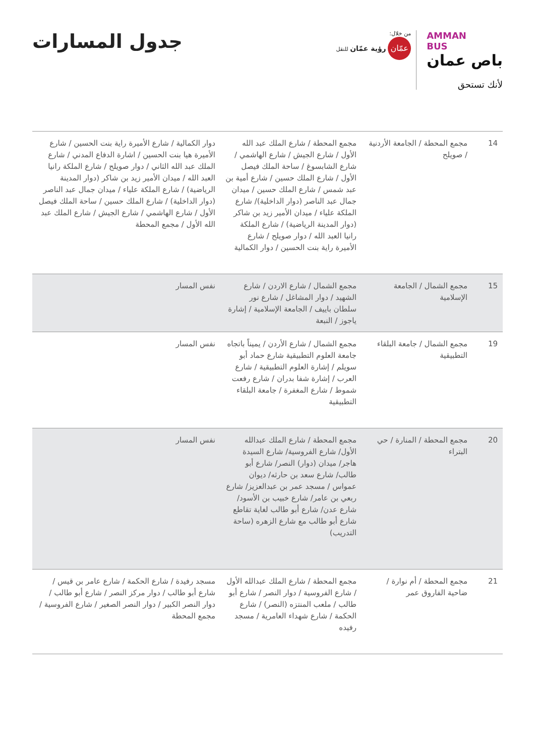AMMAN
BUS
باص عمان
لأنك تستحق
من خلال:
عمّان رؤية عمّان للنقل
جدول المسارات
| 14 | مجمع المحطة / الجامعة الأردنية / صويلح | مجمع المحطة / شارع الملك عبد الله الأول / شارع الجيش / شارع الهاشمي / شارع الشابسوغ / ساحة الملك فيصل الأول / شارع الملك حسين / شارع أمية بن عبد شمس / شارع الملك حسين / ميدان جمال عبد الناصر (دوار الداخلية)/ شارع الملكة علياء / ميدان الأمير زيد بن شاكر (دوار المدينة الرياضية) / شارع الملكة رانيا العبد الله / دوار صويلح / شارع الأميرة راية بنت الحسين / دوار الكمالية | دوار الكمالية / شارع الأميرة راية بنت الحسين / شارع الأميرة هيا بنت الحسين / اشارة الدفاع المدني / شارع الملك عبد الله الثاني / دوار صويلح / شارع الملكة رانيا العبد الله / ميدان الأمير زيد بن شاكر (دوار المدينة الرياضية) / شارع الملكة علياء / ميدان جمال عبد الناصر (دوار الداخلية) / شارع الملك حسين / ساحة الملك فيصل الأول / شارع الهاشمي / شارع الجيش / شارع الملك عبد الله الأول / مجمع المحطة |
| 15 | مجمع الشمال / الجامعة الإسلامية | مجمع الشمال / شارع الاردن / شارع الشهيد / دوار المشاغل / شارع نور سلطان باييف / الجامعة الإسلامية / إشارة ياجوز / النبعة | نفس المسار |
| 19 | مجمع الشمال / جامعة البلقاء التطبيقية | مجمع الشمال / شارع الأردن / يميناً باتجاه جامعة العلوم التطبيقية شارع حماد أبو سويلم / إشارة العلوم التطبيقية / شارع العرب / إشارة شفا بدران / شارع رفعت شموط / شارع المغفرة / جامعة البلقاء التطبيقية | نفس المسار |
| 20 | مجمع المحطة / المنارة / حي البتراء | مجمع المحطة / شارع الملك عبدالله الأول/ شارع الفروسية/ شارع السيدة هاجر/ ميدان (دوار) النصر/ شارع أبو طالب/ شارع سعد بن حارثه/ ديوان عمواس / مسجد عمر بن عبدالعزيز/ شارع ربعي بن عامر/ شارع خبيب بن الأسود/ شارع عدن/ شارع أبو طالب لغاية تقاطع شارع أبو طالب مع شارع الزهره (ساحة التدريب) | نفس المسار |
| 21 | مجمع المحطة / أم نوارة / ضاحية الفاروق عمر | مجمع المحطة / شارع الملك عبدالله الأول / شارع الفروسية / دوار النصر / شارع أبو طالب / ملعب المنتزه (النصر) / شارع الحكمة / شارع شهداء العامرية / مسجد رفيده | مسجد رفيدة / شارع الحكمة / شارع عامر بن قيس / شارع أبو طالب / دوار مركز النصر / شارع أبو طالب / دوار النصر الكبير / دوار النصر الصغير / شارع الفروسية / مجمع المحطة |